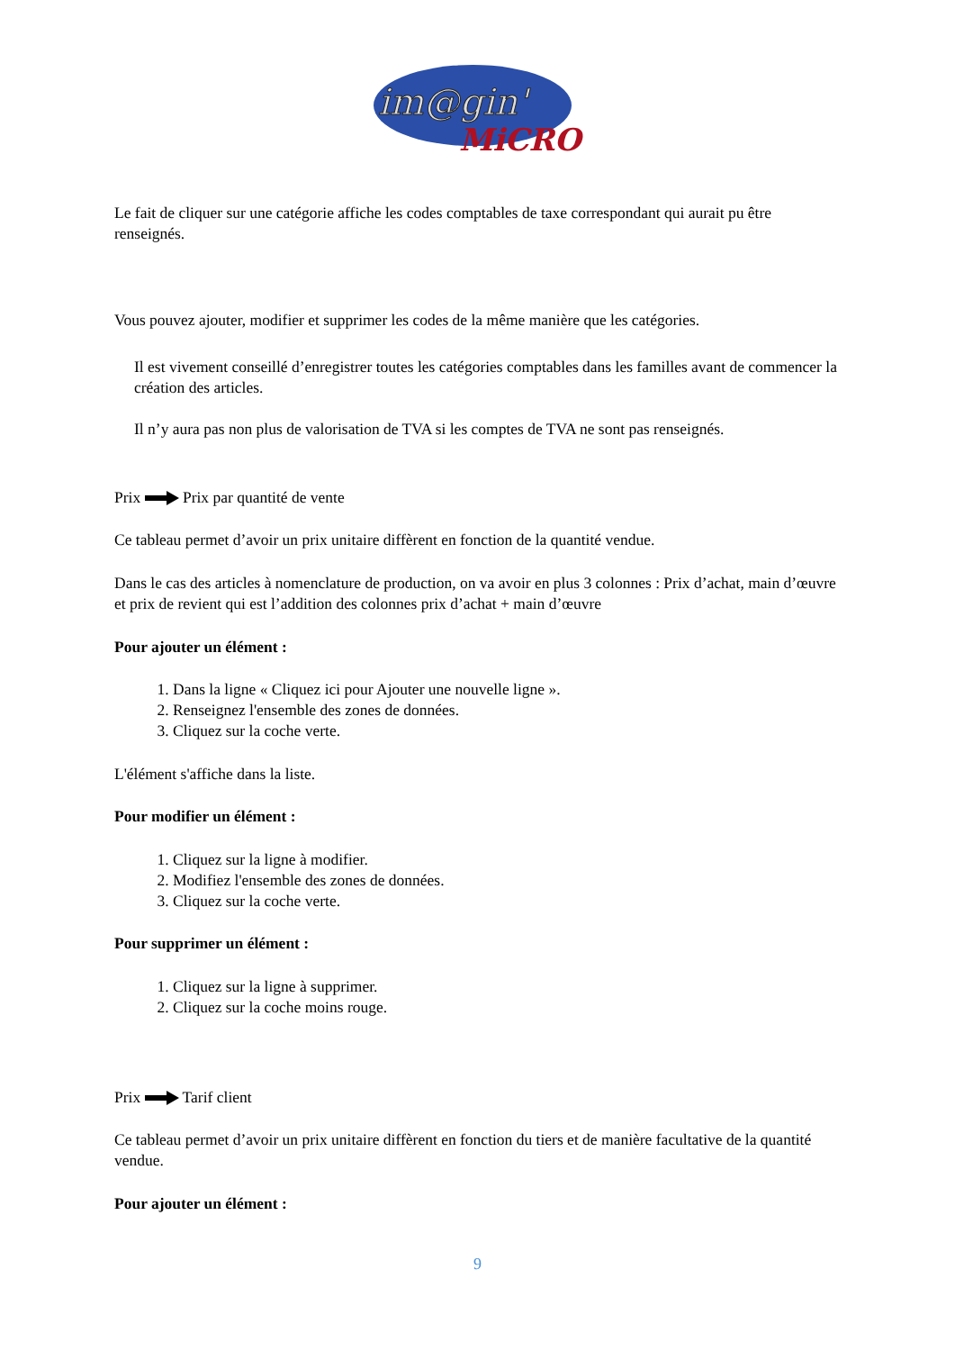im@gin'
MiCRO
Le fait de cliquer sur une catégorie affiche les codes comptables de taxe correspondant qui aurait pu être renseignés.
Vous pouvez ajouter, modifier et supprimer les codes de la même manière que les catégories.
Il est vivement conseillé d’enregistrer toutes les catégories comptables dans les familles avant de commencer la création des articles.
Il n’y aura pas non plus de valorisation de TVA si les comptes de TVA ne sont pas renseignés.
Prix Prix par quantité de vente
Ce tableau permet d’avoir un prix unitaire diffèrent en fonction de la quantité vendue.
Dans le cas des articles à nomenclature de production, on va avoir en plus 3 colonnes : Prix d’achat, main d’œuvre et prix de revient qui est l’addition des colonnes prix d’achat + main d’œuvre
Pour ajouter un élément :
1. Dans la ligne « Cliquez ici pour Ajouter une nouvelle ligne ».
2. Renseignez l'ensemble des zones de données.
3. Cliquez sur la coche verte.
L'élément s'affiche dans la liste.
Pour modifier un élément :
1. Cliquez sur la ligne à modifier.
2. Modifiez l'ensemble des zones de données.
3. Cliquez sur la coche verte.
Pour supprimer un élément :
1. Cliquez sur la ligne à supprimer.
2. Cliquez sur la coche moins rouge.
Prix Tarif client
Ce tableau permet d’avoir un prix unitaire diffèrent en fonction du tiers et de manière facultative de la quantité vendue.
Pour ajouter un élément :
9